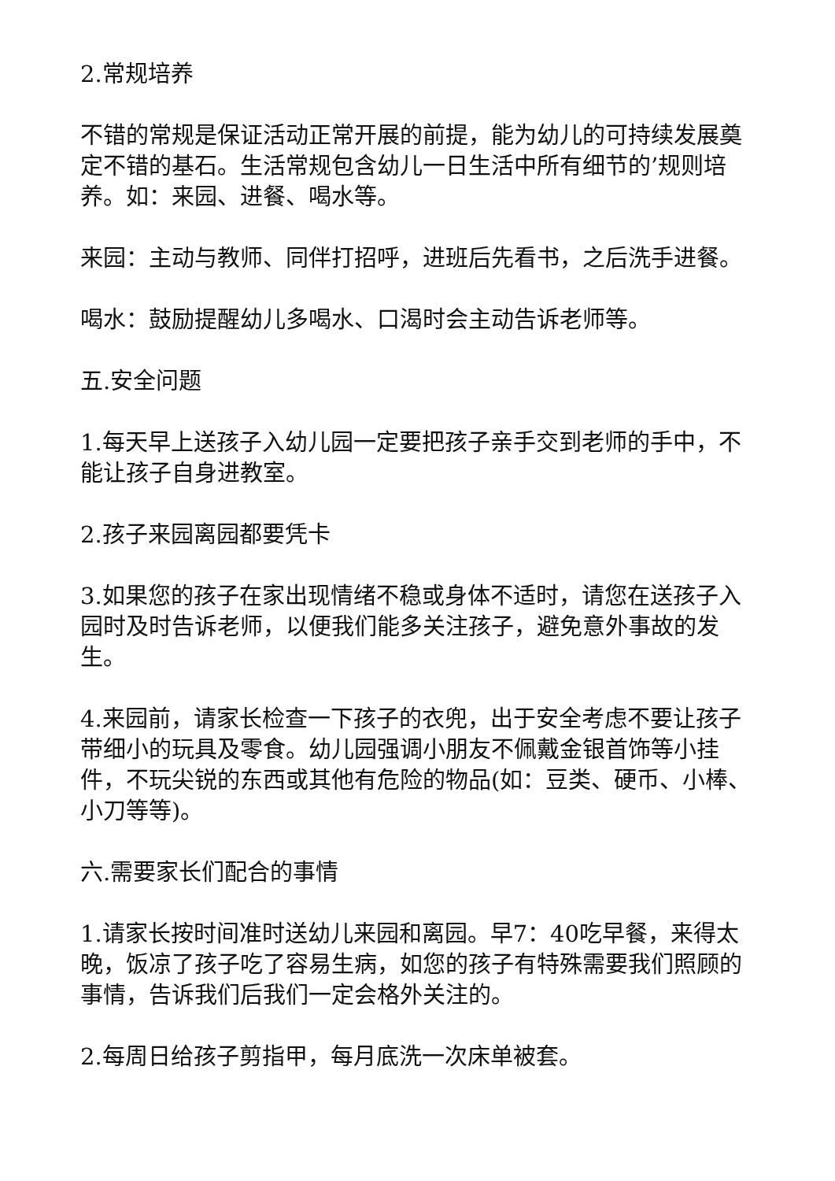2.常规培养
不错的常规是保证活动正常开展的前提，能为幼儿的可持续发展奠定不错的基石。生活常规包含幼儿一日生活中所有细节的’规则培养。如：来园、进餐、喝水等。
来园：主动与教师、同伴打招呼，进班后先看书，之后洗手进餐。
喝水：鼓励提醒幼儿多喝水、口渴时会主动告诉老师等。
五.安全问题
1.每天早上送孩子入幼儿园一定要把孩子亲手交到老师的手中，不能让孩子自身进教室。
2.孩子来园离园都要凭卡
3.如果您的孩子在家出现情绪不稳或身体不适时，请您在送孩子入园时及时告诉老师，以便我们能多关注孩子，避免意外事故的发生。
4.来园前，请家长检查一下孩子的衣兜，出于安全考虑不要让孩子带细小的玩具及零食。幼儿园强调小朋友不佩戴金银首饰等小挂件，不玩尖锐的东西或其他有危险的物品(如：豆类、硬币、小棒、小刀等等)。
六.需要家长们配合的事情
1.请家长按时间准时送幼儿来园和离园。早7：40吃早餐，来得太晚，饭凉了孩子吃了容易生病，如您的孩子有特殊需要我们照顾的事情，告诉我们后我们一定会格外关注的。
2.每周日给孩子剪指甲，每月底洗一次床单被套。